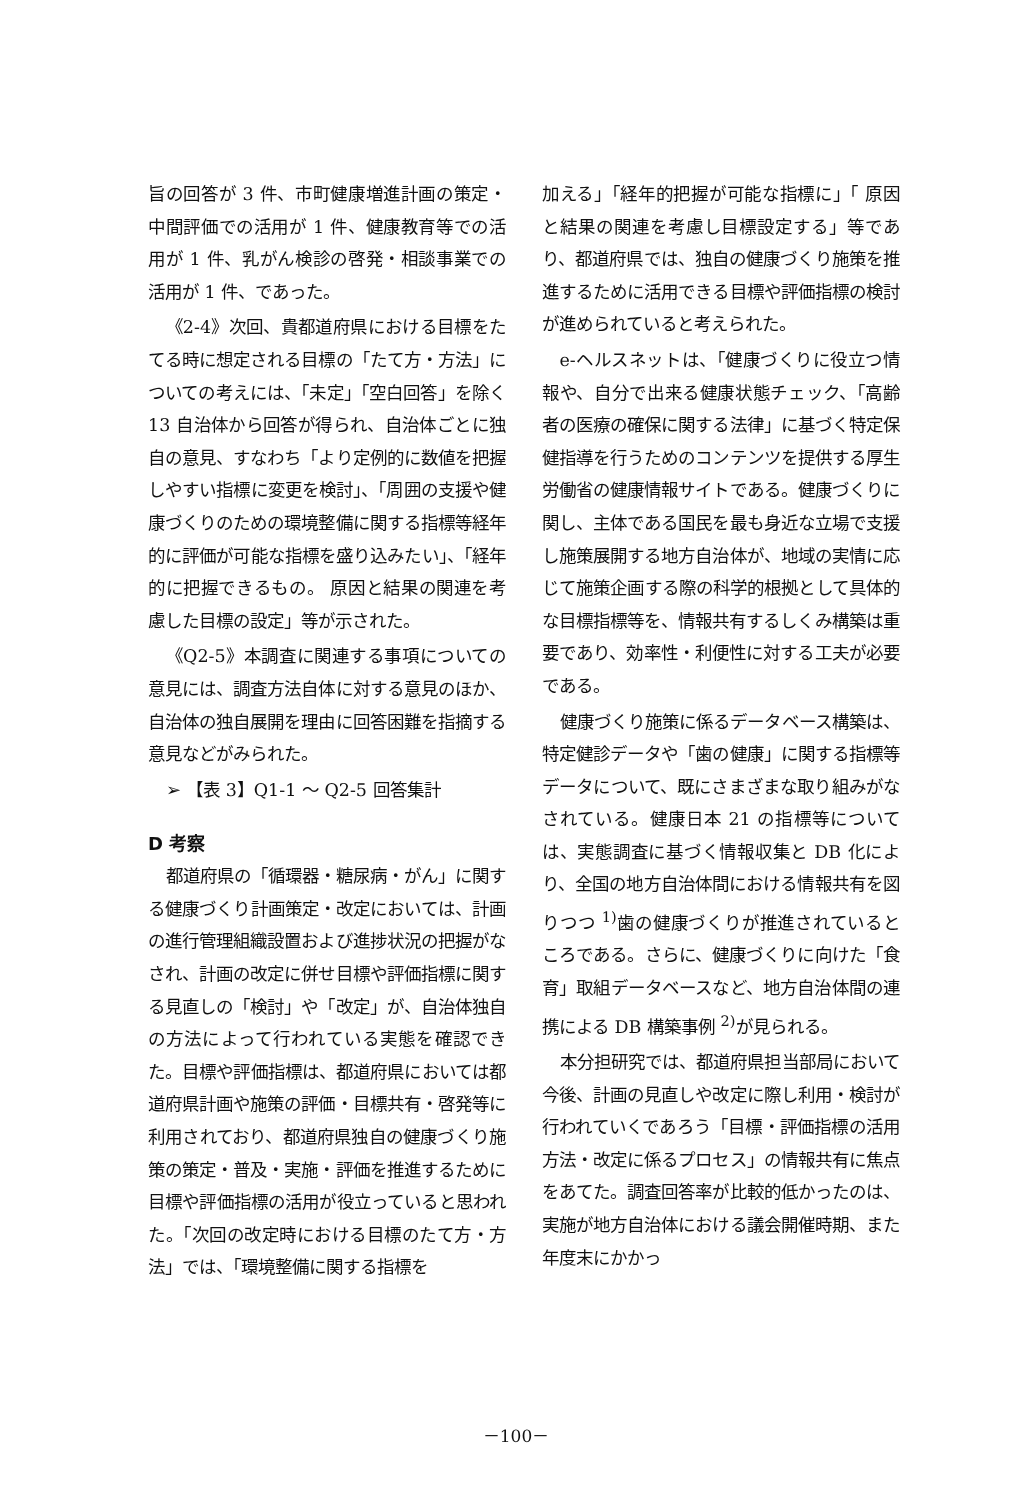旨の回答が 3 件、市町健康増進計画の策定・中間評価での活用が 1 件、健康教育等での活用が 1 件、乳がん検診の啓発・相談事業での活用が 1 件、であった。
《2-4》次回、貴都道府県における目標をたてる時に想定される目標の「たて方・方法」についての考えには、「未定」「空白回答」を除く 13 自治体から回答が得られ、自治体ごとに独自の意見、すなわち「より定例的に数値を把握しやすい指標に変更を検討」、「周囲の支援や健康づくりのための環境整備に関する指標等経年的に評価が可能な指標を盛り込みたい」、「経年的に把握できるもの。 原因と結果の関連を考慮した目標の設定」等が示された。
《Q2-5》本調査に関連する事項についての意見には、調査方法自体に対する意見のほか、自治体の独自展開を理由に回答困難を指摘する意見などがみられた。
➢ 【表 3】Q1-1 ～ Q2-5 回答集計
D 考察
都道府県の「循環器・糖尿病・がん」に関する健康づくり計画策定・改定においては、計画の進行管理組織設置および進捗状況の把握がなされ、計画の改定に併せ目標や評価指標に関する見直しの「検討」や「改定」が、自治体独自の方法によって行われている実態を確認できた。目標や評価指標は、都道府県においては都道府県計画や施策の評価・目標共有・啓発等に利用されており、都道府県独自の健康づくり施策の策定・普及・実施・評価を推進するために目標や評価指標の活用が役立っていると思われた。「次回の改定時における目標のたて方・方法」では、「環境整備に関する指標を
加える」「経年的把握が可能な指標に」「 原因と結果の関連を考慮し目標設定する」等であり、都道府県では、独自の健康づくり施策を推進するために活用できる目標や評価指標の検討が進められていると考えられた。
e-ヘルスネットは、「健康づくりに役立つ情報や、自分で出来る健康状態チェック、「高齢者の医療の確保に関する法律」に基づく特定保健指導を行うためのコンテンツを提供する厚生労働省の健康情報サイトである。健康づくりに関し、主体である国民を最も身近な立場で支援し施策展開する地方自治体が、地域の実情に応じて施策企画する際の科学的根拠として具体的な目標指標等を、情報共有するしくみ構築は重要であり、効率性・利便性に対する工夫が必要である。
健康づくり施策に係るデータベース構築は、特定健診データや「歯の健康」に関する指標等データについて、既にさまざまな取り組みがなされている。健康日本 21 の指標等については、実態調査に基づく情報収集と DB 化により、全国の地方自治体間における情報共有を図りつつ <sup>1)</sup>歯の健康づくりが推進されているところである。さらに、健康づくりに向けた「食育」取組データベースなど、地方自治体間の連携による DB 構築事例 <sup>2)</sup>が見られる。
本分担研究では、都道府県担当部局において今後、計画の見直しや改定に際し利用・検討が行われていくであろう「目標・評価指標の活用方法・改定に係るプロセス」の情報共有に焦点をあてた。調査回答率が比較的低かったのは、実施が地方自治体における議会開催時期、また年度末にかかっ
－100－